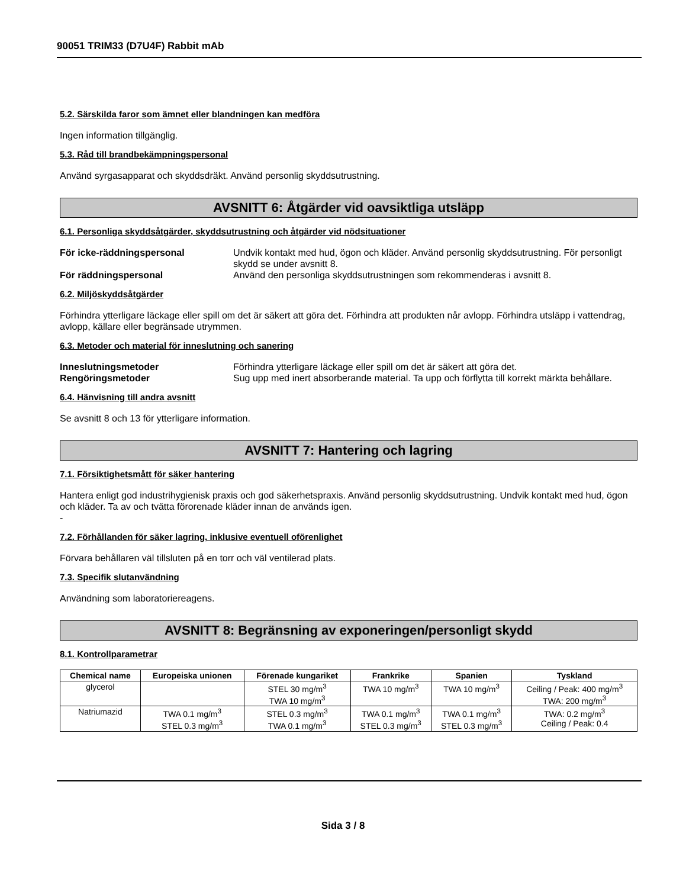90051 TRIM33 (D7U4F) Rabbit mAb
5.2. Särskilda faror som ämnet eller blandningen kan medföra
Ingen information tillgänglig.
5.3. Råd till brandbekämpningspersonal
Använd syrgasapparat och skyddsdräkt. Använd personlig skyddsutrustning.
AVSNITT 6: Åtgärder vid oavsiktliga utsläpp
6.1. Personliga skyddsåtgärder, skyddsutrustning och åtgärder vid nödsituationer
För icke-räddningspersonal Undvik kontakt med hud, ögon och kläder. Använd personlig skyddsutrustning. För personligt skydd se under avsnitt 8. För räddningspersonal Använd den personliga skyddsutrustningen som rekommenderas i avsnitt 8.
6.2. Miljöskyddsåtgärder
Förhindra ytterligare läckage eller spill om det är säkert att göra det. Förhindra att produkten når avlopp. Förhindra utsläpp i vattendrag, avlopp, källare eller begränsade utrymmen.
6.3. Metoder och material för inneslutning och sanering
Inneslutningsmetoder Förhindra ytterligare läckage eller spill om det är säkert att göra det. Rengöringsmetoder Sug upp med inert absorberande material. Ta upp och förflytta till korrekt märkta behållare.
6.4. Hänvisning till andra avsnitt
Se avsnitt 8 och 13 för ytterligare information.
AVSNITT 7: Hantering och lagring
7.1. Försiktighetsmått för säker hantering
Hantera enligt god industrihygienisk praxis och god säkerhetspraxis. Använd personlig skyddsutrustning. Undvik kontakt med hud, ögon och kläder. Ta av och tvätta förorenade kläder innan de används igen.
-
7.2. Förhållanden för säker lagring, inklusive eventuell oförenlighet
Förvara behållaren väl tillsluten på en torr och väl ventilerad plats.
7.3. Specifik slutanvändning
Användning som laboratoriereagens.
AVSNITT 8: Begränsning av exponeringen/personligt skydd
8.1. Kontrollparametrar
| Chemical name | Europeiska unionen | Förenade kungariket | Frankrike | Spanien | Tyskland |
| --- | --- | --- | --- | --- | --- |
| glycerol | | STEL 30 mg/m<sup>3</sup> TWA 10 mg/m<sup>3</sup> | TWA 10 mg/m<sup>3</sup> | TWA 10 mg/m<sup>3</sup> | Ceiling / Peak: 400 mg/m<sup>3</sup> TWA: 200 mg/m<sup>3</sup> |
| Natriumazid | TWA 0.1 mg/m<sup>3</sup> STEL 0.3 mg/m<sup>3</sup> | STEL 0.3 mg/m<sup>3</sup> TWA 0.1 mg/m<sup>3</sup> | TWA 0.1 mg/m<sup>3</sup> STEL 0.3 mg/m<sup>3</sup> | TWA 0.1 mg/m<sup>3</sup> STEL 0.3 mg/m<sup>3</sup> | TWA: 0.2 mg/m<sup>3</sup> Ceiling / Peak: 0.4 |
Sida 3 / 8